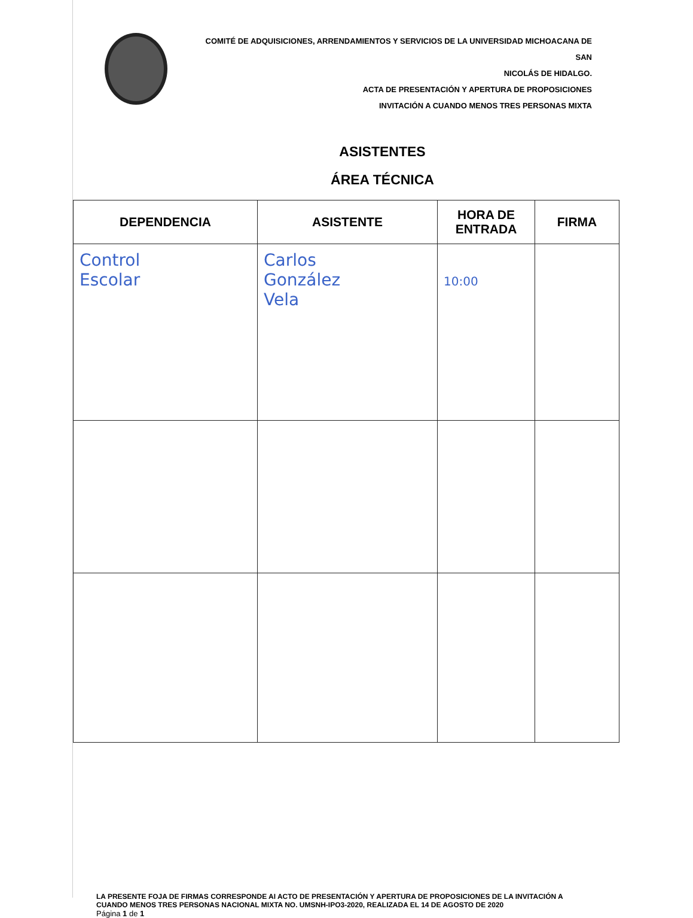COMITÉ DE ADQUISICIONES, ARRENDAMIENTOS Y SERVICIOS DE LA UNIVERSIDAD MICHOACANA DE SAN
NICOLÁS DE HIDALGO.
ACTA DE PRESENTACIÓN Y APERTURA DE PROPOSICIONES
INVITACIÓN A CUANDO MENOS TRES PERSONAS MIXTA
ASISTENTES
ÁREA TÉCNICA
| DEPENDENCIA | ASISTENTE | HORA DE ENTRADA | FIRMA |
| --- | --- | --- | --- |
| Control Escolar | Carlos González Vela | 10:00 | |
LA PRESENTE FOJA DE FIRMAS CORRESPONDE AI ACTO DE PRESENTACIÓN Y APERTURA DE PROPOSICIONES DE LA INVITACIÓN A CUANDO MENOS TRES PERSONAS NACIONAL MIXTA NO. UMSNH-IPO3-2020, REALIZADA EL 14 DE AGOSTO DE 2020
Página 1 de 1